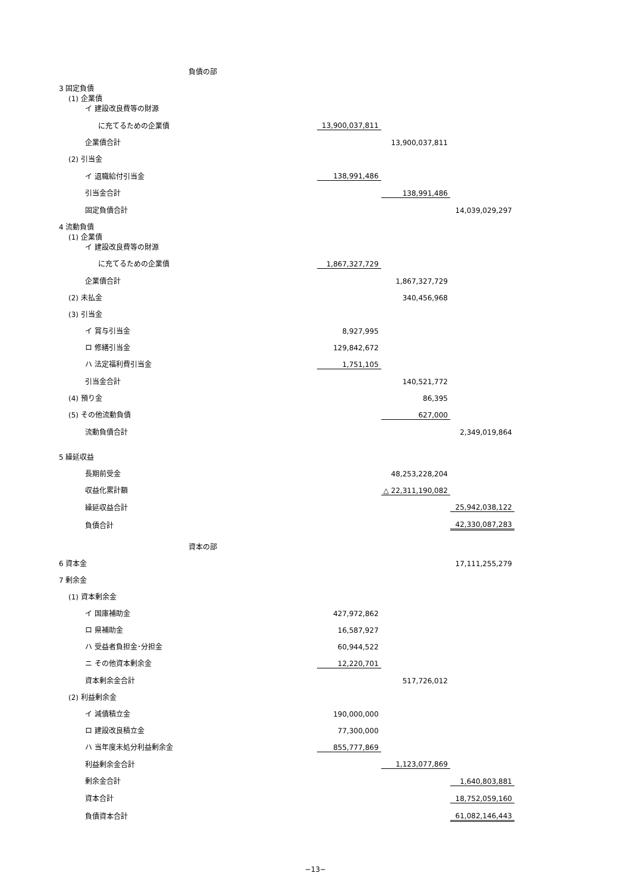| | 負債の部 | | | |
| 3 固定負債 | | | | |
| (1) 企業債 イ 建設改良費等の財源 | | | | |
| に充てるための企業債 | | 13,900,037,811 | | |
| 企業債合計 | | | 13,900,037,811 | |
| (2) 引当金 | | | | |
| イ 退職給付引当金 | | 138,991,486 | | |
| 引当金合計 | | | 138,991,486 | |
| 固定負債合計 | | | | 14,039,029,297 |
| 4 流動負債 | | | | |
| (1) 企業債 イ 建設改良費等の財源 | | | | |
| に充てるための企業債 | | 1,867,327,729 | | |
| 企業債合計 | | | 1,867,327,729 | |
| (2) 未払金 | | | 340,456,968 | |
| (3) 引当金 | | | | |
| イ 賞与引当金 | | 8,927,995 | | |
| ロ 修繕引当金 | | 129,842,672 | | |
| ハ 法定福利費引当金 | | 1,751,105 | | |
| 引当金合計 | | | 140,521,772 | |
| (4) 預り金 | | | 86,395 | |
| (5) その他流動負債 | | | 627,000 | |
| 流動負債合計 | | | | 2,349,019,864 |
| 5 繰延収益 | | | | |
| 長期前受金 | | | 48,253,228,204 | |
| 収益化累計額 | | | △ 22,311,190,082 | |
| 繰延収益合計 | | | | 25,942,038,122 |
| 負債合計 | | | | 42,330,087,283 |
| | 資本の部 | | | |
| 6 資本金 | | | | 17,111,255,279 |
| 7 剰余金 | | | | |
| (1) 資本剰余金 | | | | |
| イ 国庫補助金 | | 427,972,862 | | |
| ロ 県補助金 | | 16,587,927 | | |
| ハ 受益者負担金･分担金 | | 60,944,522 | | |
| ニ その他資本剰余金 | | 12,220,701 | | |
| 資本剰余金合計 | | | 517,726,012 | |
| (2) 利益剰余金 | | | | |
| イ 減債積立金 | | 190,000,000 | | |
| ロ 建設改良積立金 | | 77,300,000 | | |
| ハ 当年度未処分利益剰余金 | | 855,777,869 | | |
| 利益剰余金合計 | | | 1,123,077,869 | |
| 剰余金合計 | | | | 1,640,803,881 |
| 資本合計 | | | | 18,752,059,160 |
| 負債資本合計 | | | | 61,082,146,443 |
−13−